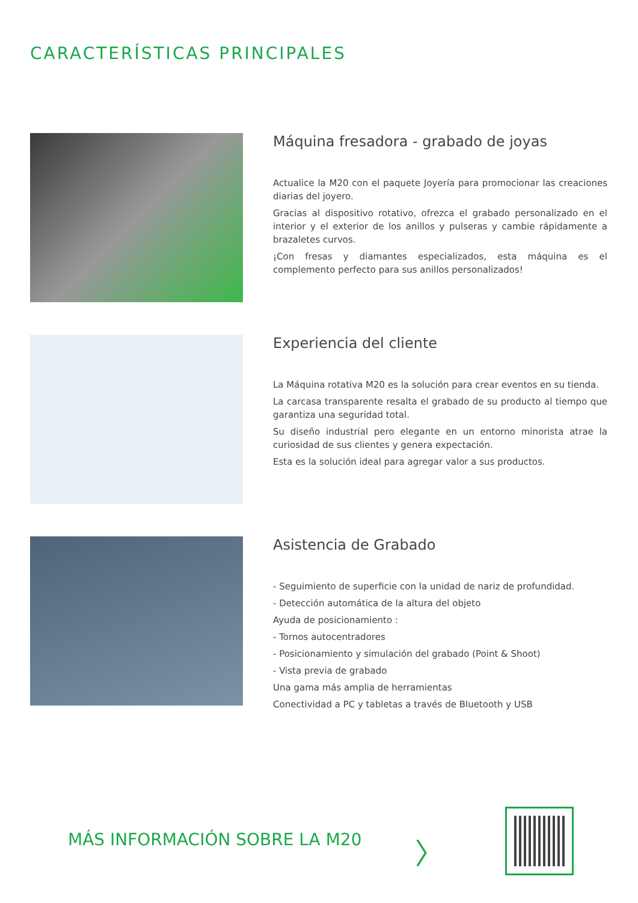CARACTERÍSTICAS PRINCIPALES
Máquina fresadora - grabado de joyas
Actualice la M20 con el paquete Joyería para promocionar las creaciones diarias del joyero.
Gracias al dispositivo rotativo, ofrezca el grabado personalizado en el interior y el exterior de los anillos y pulseras y cambie rápidamente a brazaletes curvos.
¡Con fresas y diamantes especializados, esta máquina es el complemento perfecto para sus anillos personalizados!
Experiencia del cliente
La Máquina rotativa M20 es la solución para crear eventos en su tienda.
La carcasa transparente resalta el grabado de su producto al tiempo que garantiza una seguridad total.
Su diseño industrial pero elegante en un entorno minorista atrae la curiosidad de sus clientes y genera expectación.
Esta es la solución ideal para agregar valor a sus productos.
Asistencia de Grabado
- Seguimiento de superficie con la unidad de nariz de profundidad.
- Detección automática de la altura del objeto
Ayuda de posicionamiento :
- Tornos autocentradores
- Posicionamiento y simulación del grabado (Point & Shoot)
- Vista previa de grabado
Una gama más amplia de herramientas
Conectividad a PC y tabletas a través de Bluetooth y USB
MÁS INFORMACIÓN SOBRE LA M20 〉